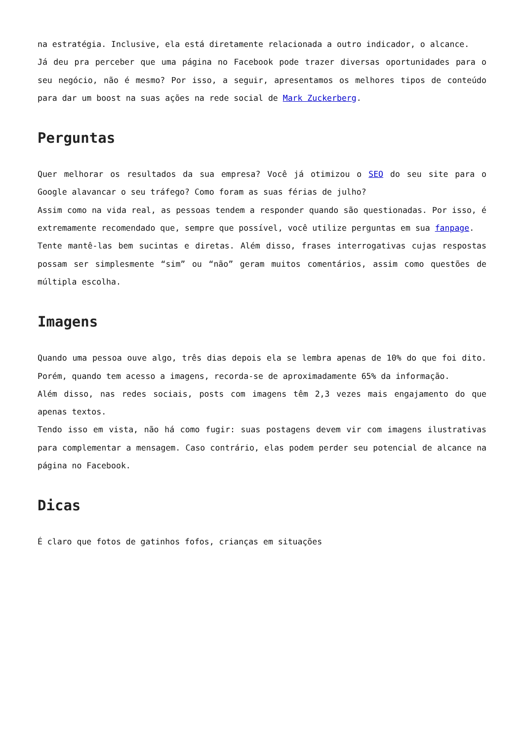na estratégia. Inclusive, ela está diretamente relacionada a outro indicador, o alcance.
Já deu pra perceber que uma página no Facebook pode trazer diversas oportunidades para o seu negócio, não é mesmo? Por isso, a seguir, apresentamos os melhores tipos de conteúdo para dar um boost na suas ações na rede social de Mark Zuckerberg.
Perguntas
Quer melhorar os resultados da sua empresa? Você já otimizou o SEO do seu site para o Google alavancar o seu tráfego? Como foram as suas férias de julho?
Assim como na vida real, as pessoas tendem a responder quando são questionadas. Por isso, é extremamente recomendado que, sempre que possível, você utilize perguntas em sua fanpage.
Tente mantê-las bem sucintas e diretas. Além disso, frases interrogativas cujas respostas possam ser simplesmente “sim” ou “não” geram muitos comentários, assim como questões de múltipla escolha.
Imagens
Quando uma pessoa ouve algo, três dias depois ela se lembra apenas de 10% do que foi dito. Porém, quando tem acesso a imagens, recorda-se de aproximadamente 65% da informação.
Além disso, nas redes sociais, posts com imagens têm 2,3 vezes mais engajamento do que apenas textos.
Tendo isso em vista, não há como fugir: suas postagens devem vir com imagens ilustrativas para complementar a mensagem. Caso contrário, elas podem perder seu potencial de alcance na página no Facebook.
Dicas
É claro que fotos de gatinhos fofos, crianças em situações